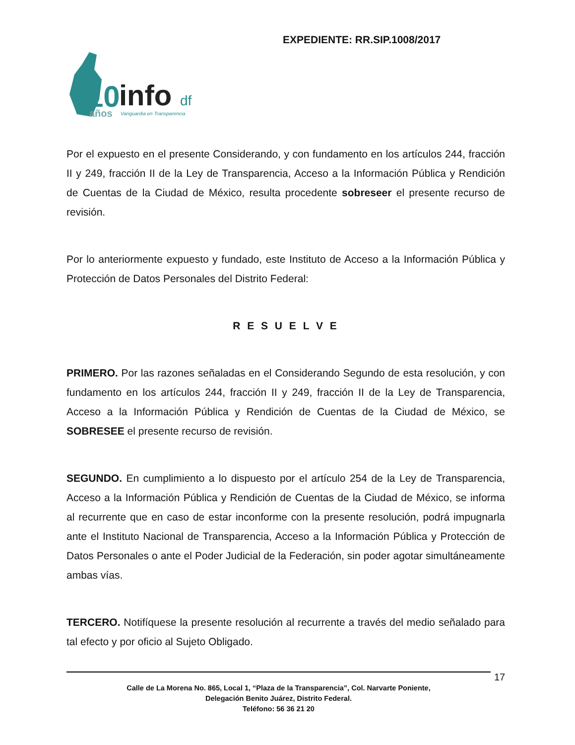EXPEDIENTE: RR.SIP.1008/2017
10
info
df
años
Vanguardia en Transparencia
Por el expuesto en el presente Considerando, y con fundamento en los artículos 244, fracción II y 249, fracción II de la Ley de Transparencia, Acceso a la Información Pública y Rendición de Cuentas de la Ciudad de México, resulta procedente sobreseer el presente recurso de revisión.
Por lo anteriormente expuesto y fundado, este Instituto de Acceso a la Información Pública y Protección de Datos Personales del Distrito Federal:
R E S U E L V E
PRIMERO. Por las razones señaladas en el Considerando Segundo de esta resolución, y con fundamento en los artículos 244, fracción II y 249, fracción II de la Ley de Transparencia, Acceso a la Información Pública y Rendición de Cuentas de la Ciudad de México, se SOBRESEE el presente recurso de revisión.
SEGUNDO. En cumplimiento a lo dispuesto por el artículo 254 de la Ley de Transparencia, Acceso a la Información Pública y Rendición de Cuentas de la Ciudad de México, se informa al recurrente que en caso de estar inconforme con la presente resolución, podrá impugnarla ante el Instituto Nacional de Transparencia, Acceso a la Información Pública y Protección de Datos Personales o ante el Poder Judicial de la Federación, sin poder agotar simultáneamente ambas vías.
TERCERO. Notifíquese la presente resolución al recurrente a través del medio señalado para tal efecto y por oficio al Sujeto Obligado.
17
Calle de La Morena No. 865, Local 1, “Plaza de la Transparencia”, Col. Narvarte Poniente,
Delegación Benito Juárez, Distrito Federal.
Teléfono: 56 36 21 20